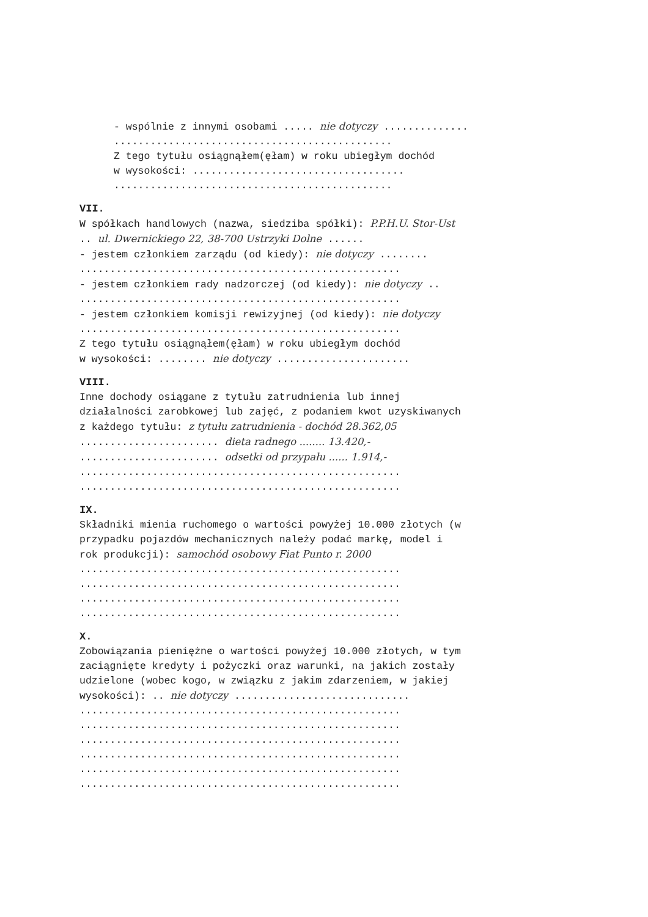- wspólnie z innymi osobami ..... nie dotyczy ..............
..............................................
Z tego tytułu osiągnąłem(ęłam) w roku ubiegłym dochód
w wysokości: ...................................
..............................................
VII.
W spółkach handlowych (nazwa, siedziba spółki): P.P.H.U. Stor-Ust
.. ul. Dwernickiego 22, 38-700 Ustrzyki Dolne ......
- jestem członkiem zarządu (od kiedy): nie dotyczy ........
.....................................................
- jestem członkiem rady nadzorczej (od kiedy): nie dotyczy ..
.....................................................
- jestem członkiem komisji rewizyjnej (od kiedy): nie dotyczy
.....................................................
Z tego tytułu osiągnąłem(ęłam) w roku ubiegłym dochód
w wysokości: ........ nie dotyczy ......................
VIII.
Inne dochody osiągane z tytułu zatrudnienia lub innej
działalności zarobkowej lub zajęć, z podaniem kwot uzyskiwanych
z każdego tytułu: z tytułu zatrudnienia - dochód 28.362,05
....................... dieta radnego ........ 13.420,-
....................... odsetki od przypału ...... 1.914,-
.....................................................
.....................................................
IX.
Składniki mienia ruchomego o wartości powyżej 10.000 złotych (w
przypadku pojazdów mechanicznych należy podać markę, model i
rok produkcji): samochód osobowy Fiat Punto r. 2000
.....................................................
.....................................................
.....................................................
.....................................................
X.
Zobowiązania pieniężne o wartości powyżej 10.000 złotych, w tym
zaciągnięte kredyty i pożyczki oraz warunki, na jakich zostały
udzielone (wobec kogo, w związku z jakim zdarzeniem, w jakiej
wysokości): .. nie dotyczy .............................
.....................................................
.....................................................
.....................................................
.....................................................
.....................................................
.....................................................